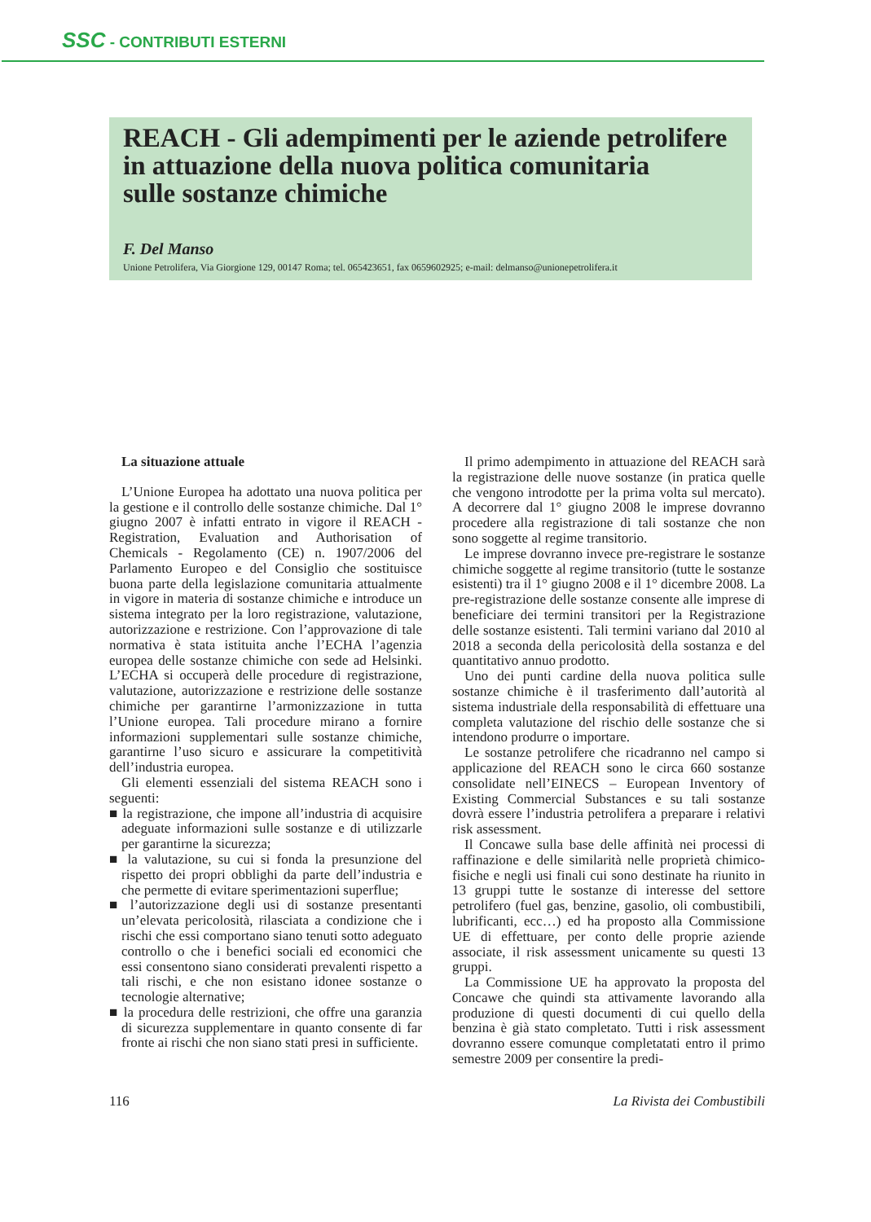SSC - CONTRIBUTI ESTERNI
REACH - Gli adempimenti per le aziende petrolifere
in attuazione della nuova politica comunitaria
sulle sostanze chimiche
F. Del Manso
Unione Petrolifera, Via Giorgione 129, 00147 Roma; tel. 065423651, fax 0659602925; e-mail: delmanso@unionepetrolifera.it
La situazione attuale
L’Unione Europea ha adottato una nuova politica per la gestione e il controllo delle sostanze chimiche. Dal 1° giugno 2007 è infatti entrato in vigore il REACH - Registration, Evaluation and Authorisation of Chemicals - Regolamento (CE) n. 1907/2006 del Parlamento Europeo e del Consiglio che sostituisce buona parte della legislazione comunitaria attualmente in vigore in materia di sostanze chimiche e introduce un sistema integrato per la loro registrazione, valutazione, autorizzazione e restrizione. Con l’approvazione di tale normativa è stata istituita anche l’ECHA l’agenzia europea delle sostanze chimiche con sede ad Helsinki. L’ECHA si occuperà delle procedure di registrazione, valutazione, autorizzazione e restrizione delle sostanze chimiche per garantirne l’armonizzazione in tutta l’Unione europea. Tali procedure mirano a fornire informazioni supplementari sulle sostanze chimiche, garantirne l’uso sicuro e assicurare la competitività dell’industria europea.
Gli elementi essenziali del sistema REACH sono i seguenti:
■ la registrazione, che impone all’industria di acquisire adeguate informazioni sulle sostanze e di utilizzarle per garantirne la sicurezza;
■ la valutazione, su cui si fonda la presunzione del rispetto dei propri obblighi da parte dell’industria e che permette di evitare sperimentazioni superflue;
■ l’autorizzazione degli usi di sostanze presentanti un’elevata pericolosità, rilasciata a condizione che i rischi che essi comportano siano tenuti sotto adeguato controllo o che i benefici sociali ed economici che essi consentono siano considerati prevalenti rispetto a tali rischi, e che non esistano idonee sostanze o tecnologie alternative;
■ la procedura delle restrizioni, che offre una garanzia di sicurezza supplementare in quanto consente di far fronte ai rischi che non siano stati presi in sufficiente.
Il primo adempimento in attuazione del REACH sarà la registrazione delle nuove sostanze (in pratica quelle che vengono introdotte per la prima volta sul mercato). A decorrere dal 1° giugno 2008 le imprese dovranno procedere alla registrazione di tali sostanze che non sono soggette al regime transitorio.
Le imprese dovranno invece pre-registrare le sostanze chimiche soggette al regime transitorio (tutte le sostanze esistenti) tra il 1° giugno 2008 e il 1° dicembre 2008. La pre-registrazione delle sostanze consente alle imprese di beneficiare dei termini transitori per la Registrazione delle sostanze esistenti. Tali termini variano dal 2010 al 2018 a seconda della pericolosità della sostanza e del quantitativo annuo prodotto.
Uno dei punti cardine della nuova politica sulle sostanze chimiche è il trasferimento dall’autorità al sistema industriale della responsabilità di effettuare una completa valutazione del rischio delle sostanze che si intendono produrre o importare.
Le sostanze petrolifere che ricadranno nel campo si applicazione del REACH sono le circa 660 sostanze consolidate nell’EINECS – European Inventory of Existing Commercial Substances e su tali sostanze dovrà essere l’industria petrolifera a preparare i relativi risk assessment.
Il Concawe sulla base delle affinità nei processi di raffinazione e delle similarità nelle proprietà chimico-fisiche e negli usi finali cui sono destinate ha riunito in 13 gruppi tutte le sostanze di interesse del settore petrolifero (fuel gas, benzine, gasolio, oli combustibili, lubrificanti, ecc…) ed ha proposto alla Commissione UE di effettuare, per conto delle proprie aziende associate, il risk assessment unicamente su questi 13 gruppi.
La Commissione UE ha approvato la proposta del Concawe che quindi sta attivamente lavorando alla produzione di questi documenti di cui quello della benzina è già stato completato. Tutti i risk assessment dovranno essere comunque completatati entro il primo semestre 2009 per consentire la predi-
116 La Rivista dei Combustibili